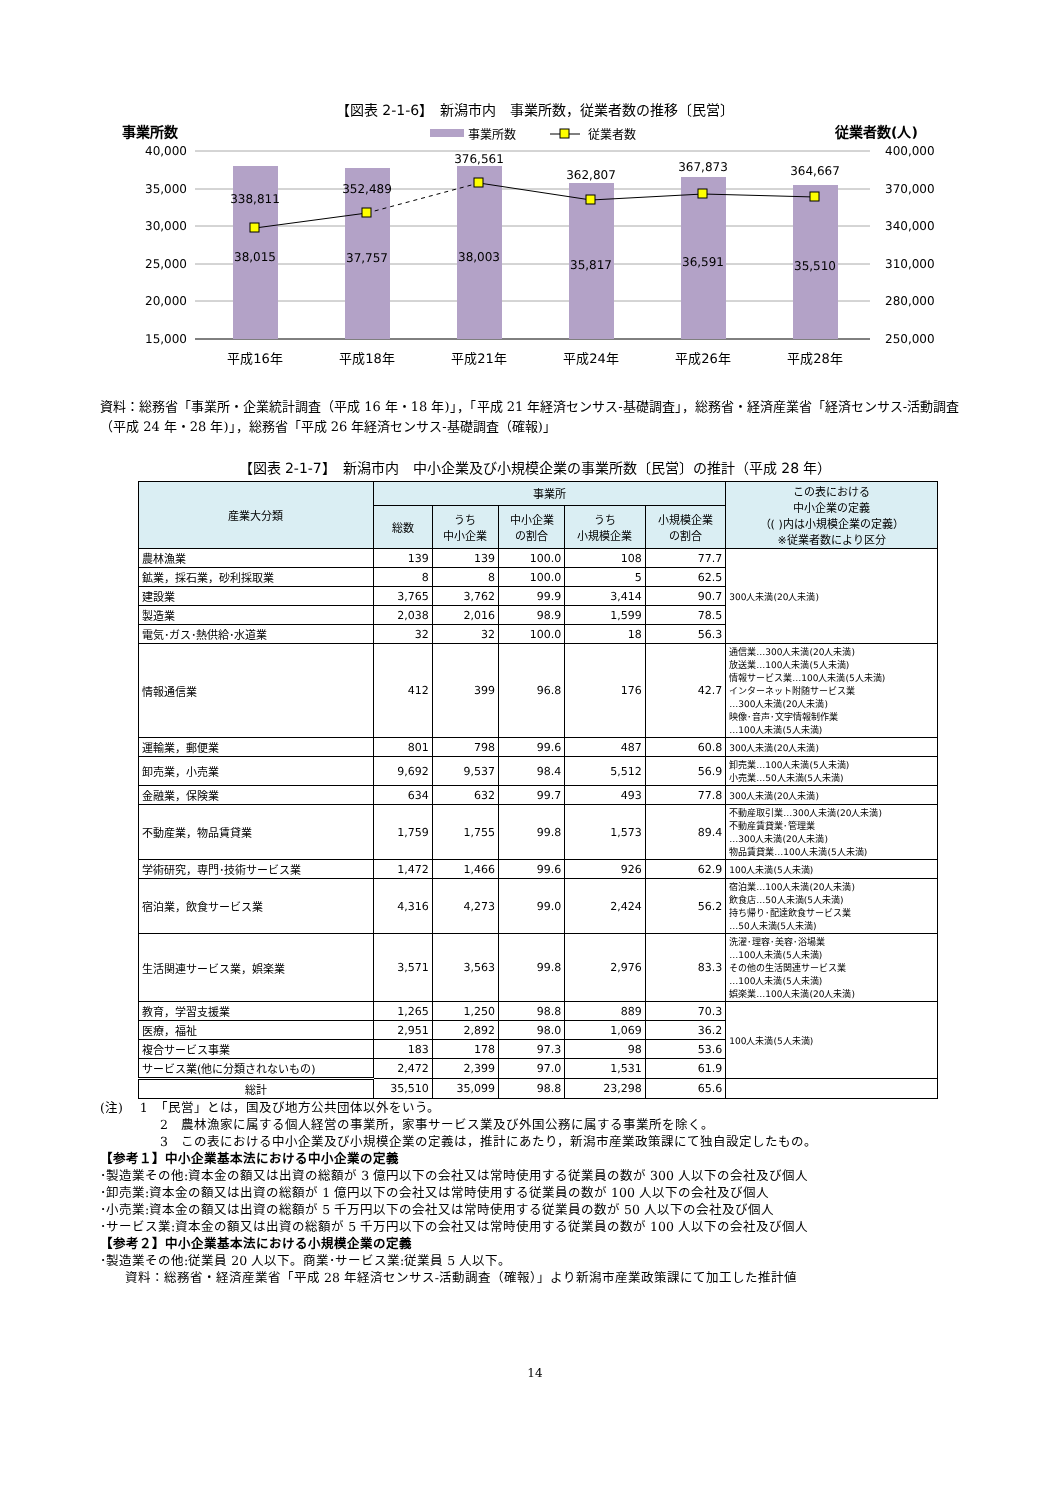【図表 2-1-6】　新潟市内　事業所数，従業者数の推移〔民営〕
事業所数
事業所数
従業者数
従業者数(人)
40,000
35,000
30,000
25,000
20,000
15,000
400,000
370,000
340,000
310,000
280,000
250,000
338,811
352,489
376,561
362,807
367,873
364,667
38,015
37,757
38,003
35,817
36,591
35,510
平成16年
平成18年
平成21年
平成24年
平成26年
平成28年
資料：総務省「事業所・企業統計調査（平成 16 年・18 年)」，「平成 21 年経済センサス-基礎調査」，総務省・経済産業省「経済センサス-活動調査（平成 24 年・28 年)」，総務省「平成 26 年経済センサス-基礎調査（確報)」
【図表 2-1-7】　新潟市内　中小企業及び小規模企業の事業所数〔民営〕の推計（平成 28 年）
| 産業大分類 | 事業所 | | | | | この表における 中小企業の定義 （( )内は小規模企業の定義） ※従業者数により区分 |
| --- | --- | --- | --- | --- | --- | --- |
| | 総数 | うち 中小企業 | 中小企業 の割合 | うち 小規模企業 | 小規模企業 の割合 | |
| 農林漁業 | 139 | 139 | 100.0 | 108 | 77.7 | 300人未満(20人未満) |
| 鉱業，採石業，砂利採取業 | 8 | 8 | 100.0 | 5 | 62.5 | |
| 建設業 | 3,765 | 3,762 | 99.9 | 3,414 | 90.7 | |
| 製造業 | 2,038 | 2,016 | 98.9 | 1,599 | 78.5 | |
| 電気･ガス･熱供給･水道業 | 32 | 32 | 100.0 | 18 | 56.3 | |
| 情報通信業 | 412 | 399 | 96.8 | 176 | 42.7 | 通信業…300人未満(20人未満) 放送業…100人未満(5人未満) 情報サービス業…100人未満(5人未満) インターネット附随サービス業 …300人未満(20人未満) 映像･音声･文字情報制作業 …100人未満(5人未満) |
| 運輸業，郵便業 | 801 | 798 | 99.6 | 487 | 60.8 | 300人未満(20人未満) |
| 卸売業，小売業 | 9,692 | 9,537 | 98.4 | 5,512 | 56.9 | 卸売業…100人未満(5人未満) 小売業…50人未満(5人未満) |
| 金融業，保険業 | 634 | 632 | 99.7 | 493 | 77.8 | 300人未満(20人未満) |
| 不動産業，物品賃貸業 | 1,759 | 1,755 | 99.8 | 1,573 | 89.4 | 不動産取引業…300人未満(20人未満) 不動産賃貸業･管理業 …300人未満(20人未満) 物品賃貸業…100人未満(5人未満) |
| 学術研究，専門･技術サービス業 | 1,472 | 1,466 | 99.6 | 926 | 62.9 | 100人未満(5人未満) |
| 宿泊業，飲食サービス業 | 4,316 | 4,273 | 99.0 | 2,424 | 56.2 | 宿泊業…100人未満(20人未満) 飲食店…50人未満(5人未満) 持ち帰り･配達飲食サービス業 …50人未満(5人未満) |
| 生活関連サービス業，娯楽業 | 3,571 | 3,563 | 99.8 | 2,976 | 83.3 | 洗濯･理容･美容･浴場業 …100人未満(5人未満) その他の生活関連サービス業 …100人未満(5人未満) 娯楽業…100人未満(20人未満) |
| 教育，学習支援業 | 1,265 | 1,250 | 98.8 | 889 | 70.3 | 100人未満(5人未満) |
| 医療，福祉 | 2,951 | 2,892 | 98.0 | 1,069 | 36.2 | |
| 複合サービス事業 | 183 | 178 | 97.3 | 98 | 53.6 | |
| サービス業(他に分類されないもの) | 2,472 | 2,399 | 97.0 | 1,531 | 61.9 | |
| 総計 | 35,510 | 35,099 | 98.8 | 23,298 | 65.6 | |
(注)　 1　「民営」とは，国及び地方公共団体以外をいう。
2　農林漁家に属する個人経営の事業所，家事サービス業及び外国公務に属する事業所を除く。
3　この表における中小企業及び小規模企業の定義は，推計にあたり，新潟市産業政策課にて独自設定したもの。
【参考１】中小企業基本法における中小企業の定義
･製造業その他:資本金の額又は出資の総額が 3 億円以下の会社又は常時使用する従業員の数が 300 人以下の会社及び個人
･卸売業:資本金の額又は出資の総額が 1 億円以下の会社又は常時使用する従業員の数が 100 人以下の会社及び個人
･小売業:資本金の額又は出資の総額が 5 千万円以下の会社又は常時使用する従業員の数が 50 人以下の会社及び個人
･サービス業:資本金の額又は出資の総額が 5 千万円以下の会社又は常時使用する従業員の数が 100 人以下の会社及び個人
【参考２】中小企業基本法における小規模企業の定義
･製造業その他:従業員 20 人以下。商業･サービス業:従業員 5 人以下。
資料：総務省・経済産業省「平成 28 年経済センサス-活動調査（確報）」より新潟市産業政策課にて加工した推計値
14